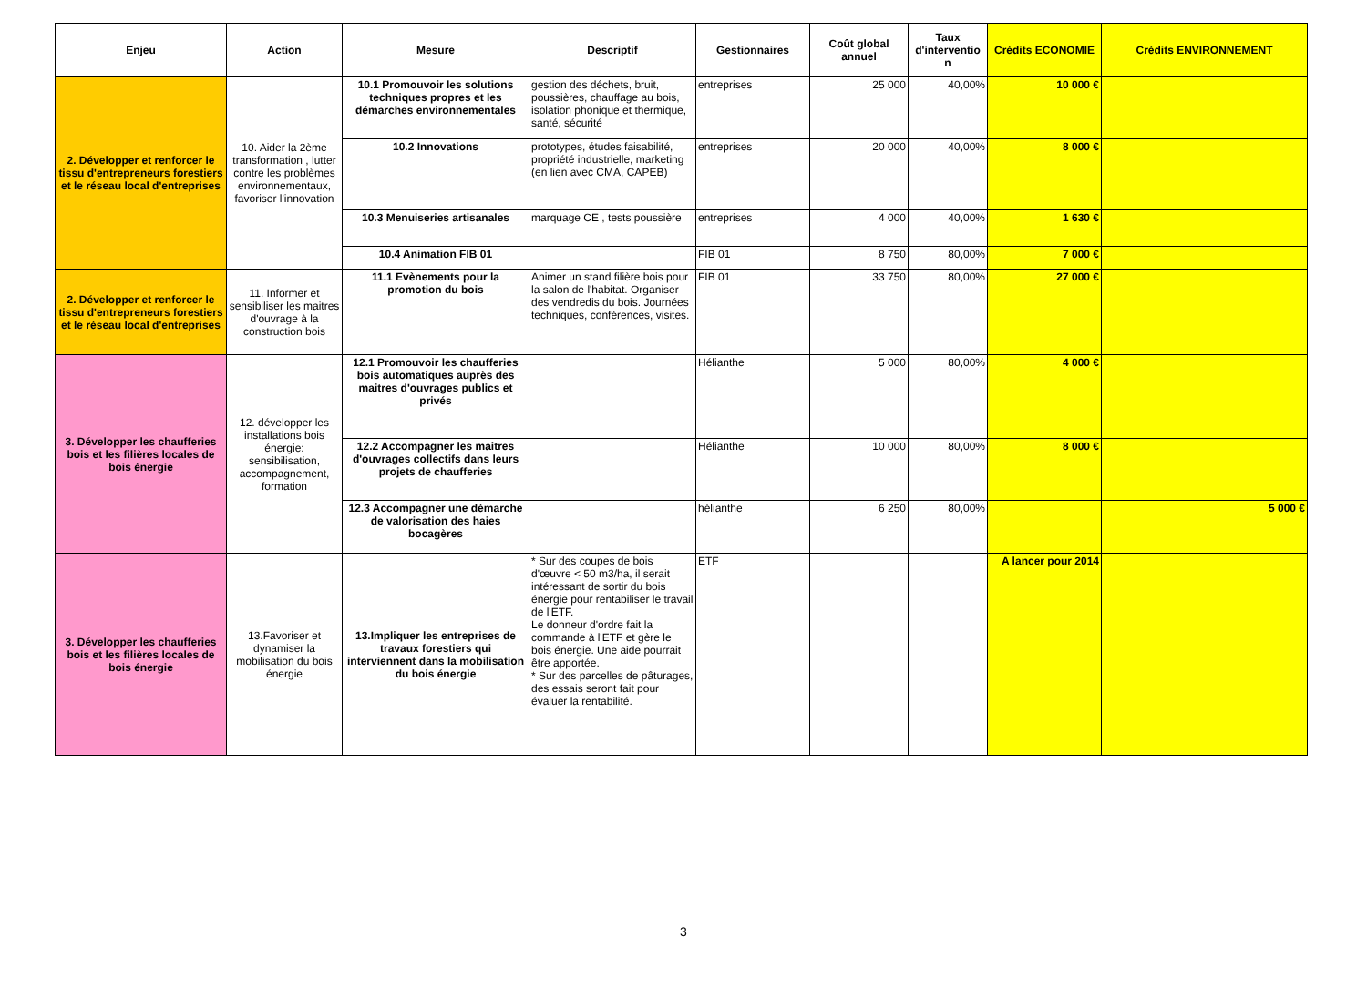| Enjeu | Action | Mesure | Descriptif | Gestionnaires | Coût global annuel | Taux d'interventio n | Crédits ECONOMIE | Crédits ENVIRONNEMENT |
| --- | --- | --- | --- | --- | --- | --- | --- | --- |
| 2. Développer et renforcer le tissu d'entrepreneurs forestiers et le réseau local d'entreprises | 10. Aider la 2ème transformation , lutter contre les problèmes environnementaux, favoriser l'innovation | 10.1 Promouvoir les solutions techniques propres et les démarches environnementales | gestion des déchets, bruit, poussières, chauffage au bois, isolation phonique et thermique, santé, sécurité | entreprises | 25 000 | 40,00% | 10 000 € | |
| | | 10.2 Innovations | prototypes, études faisabilité, propriété industrielle, marketing (en lien avec CMA, CAPEB) | entreprises | 20 000 | 40,00% | 8 000 € | |
| | | 10.3 Menuiseries artisanales | marquage CE , tests poussière | entreprises | 4 000 | 40,00% | 1 630 € | |
| | | 10.4 Animation FIB 01 | | FIB 01 | 8 750 | 80,00% | 7 000 € | |
| 2. Développer et renforcer le tissu d'entrepreneurs forestiers et le réseau local d'entreprises | 11. Informer et sensibiliser les maitres d'ouvrage à la construction bois | 11.1 Evènements pour la promotion du bois | Animer un stand filière bois pour la salon de l'habitat. Organiser des vendredis du bois. Journées techniques, conférences, visites. | FIB 01 | 33 750 | 80,00% | 27 000 € | |
| 3. Développer les chaufferies bois et les filières locales de bois énergie | 12. développer les installations bois énergie: sensibilisation, accompagnement, formation | 12.1 Promouvoir les chaufferies bois automatiques auprès des maitres d'ouvrages publics et privés | | Hélianthe | 5 000 | 80,00% | 4 000 € | |
| | | 12.2 Accompagner les maitres d'ouvrages collectifs dans leurs projets de chaufferies | | Hélianthe | 10 000 | 80,00% | 8 000 € | |
| | | 12.3 Accompagner une démarche de valorisation des haies bocagères | | hélianthe | 6 250 | 80,00% | | 5 000 € |
| 3. Développer les chaufferies bois et les filières locales de bois énergie | 13.Favoriser et dynamiser la mobilisation du bois énergie | 13.Impliquer les entreprises de travaux forestiers qui interviennent dans la mobilisation du bois énergie | * Sur des coupes de bois d'œuvre < 50 m3/ha, il serait intéressant de sortir du bois énergie pour rentabiliser le travail de l'ETF. Le donneur d'ordre fait la commande à l'ETF et gère le bois énergie. Une aide pourrait être apportée. * Sur des parcelles de pâturages, des essais seront fait pour évaluer la rentabilité. | ETF | | | A lancer pour 2014 | |
3